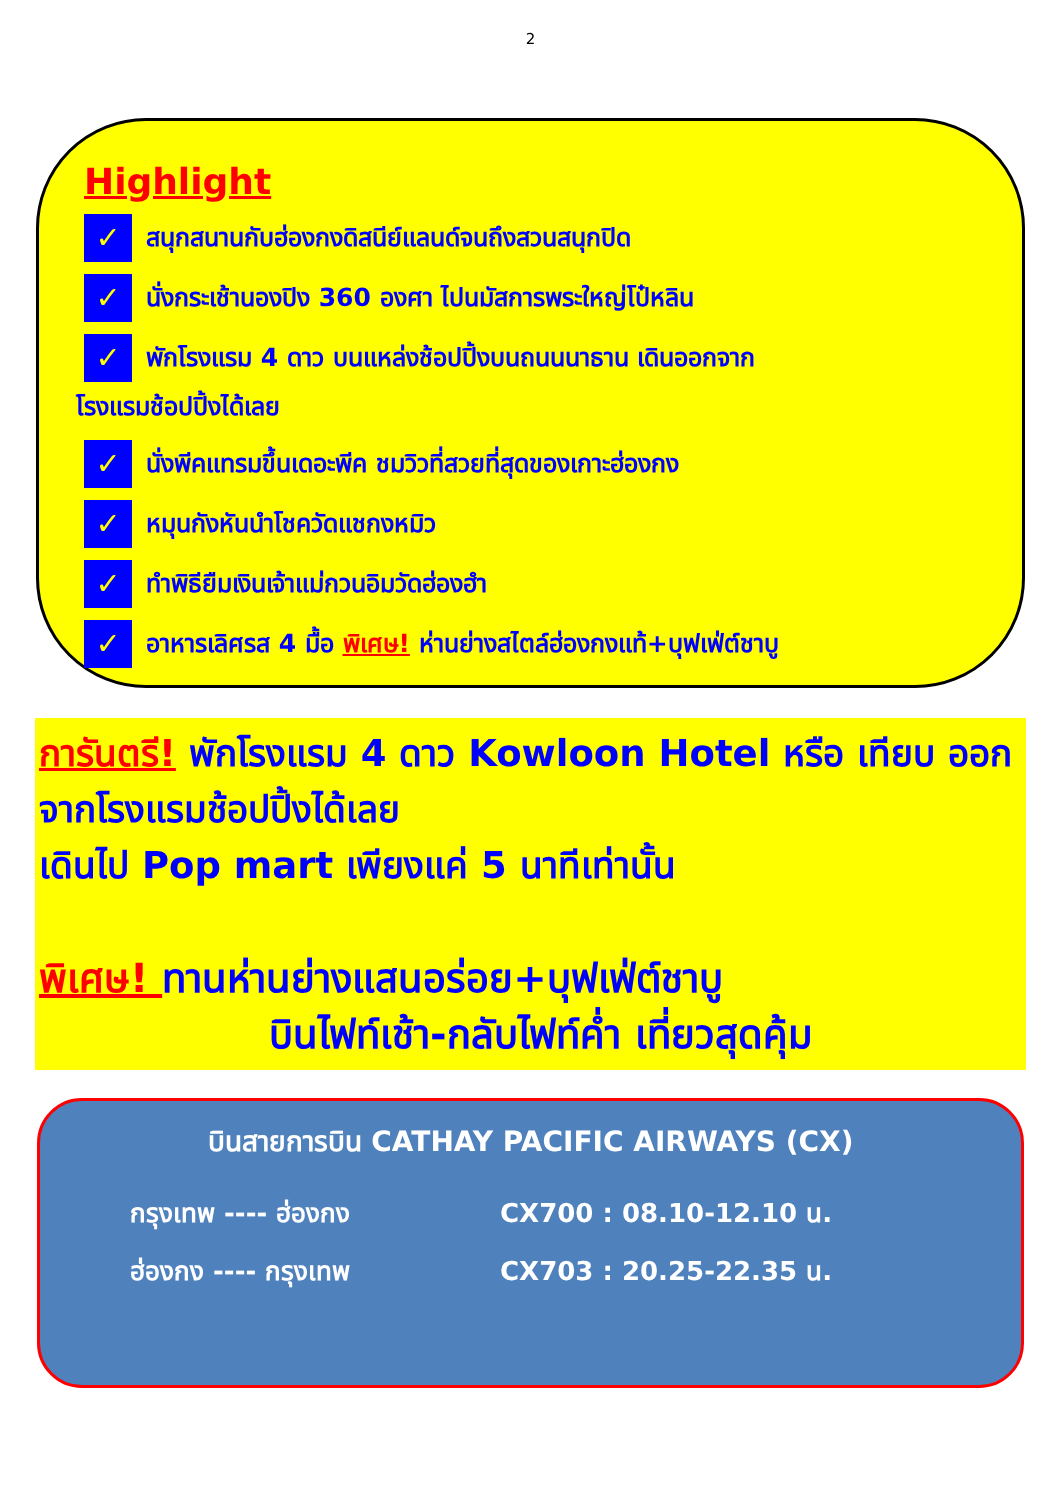2
Highlight
✓ สนุกสนานกับฮ่องกงดิสนีย์แลนด์จนถึงสวนสนุกปิด
✓ นั่งกระเช้านองปิง 360 องศา ไปนมัสการพระใหญ่โป๋หลิน
✓ พักโรงแรม 4 ดาว บนแหล่งช้อปปิ้งบนถนนนาธาน เดินออกจาก
โรงแรมช้อปปิ้งได้เลย
✓ นั่งพีคแทรมขึ้นเดอะพีค ชมวิวที่สวยที่สุดของเกาะฮ่องกง
✓ หมุนกังหันนำโชควัดแชกงหมิว
✓ ทำพิธียืมเงินเจ้าแม่กวนอิมวัดฮ่องฮำ
✓ อาหารเลิศรส 4 มื้อ พิเศษ! ห่านย่างสไตล์ฮ่องกงแท้+บุฟเฟ่ต์ชาบู
การันตรี! พักโรงแรม 4 ดาว Kowloon Hotel หรือ เทียบ ออกจากโรงแรมช้อปปิ้งได้เลย
เดินไป Pop mart เพียงแค่ 5 นาทีเท่านั้น
พิเศษ! ทานห่านย่างแสนอร่อย+บุฟเฟ่ต์ชาบู
บินไฟท์เช้า-กลับไฟท์ค่ำ เที่ยวสุดคุ้ม
บินสายการบิน CATHAY PACIFIC AIRWAYS (CX)
กรุงเทพ ---- ฮ่องกง CX700 : 08.10-12.10 น.
ฮ่องกง ---- กรุงเทพ CX703 : 20.25-22.35 น.